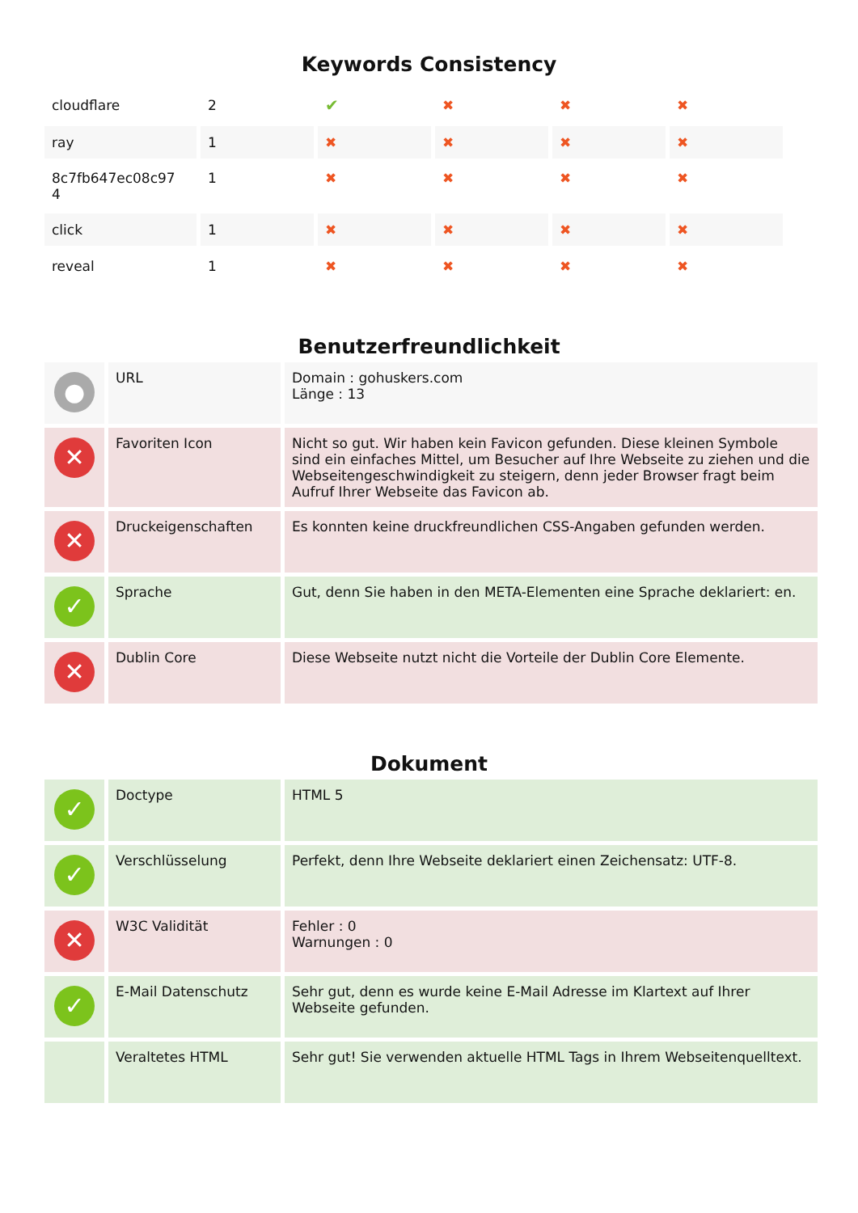Keywords Consistency
| cloudflare | 2 | ✔ | ✖ | ✖ | ✖ |
| ray | 1 | ✖ | ✖ | ✖ | ✖ |
| 8c7fb647ec08c97 4 | 1 | ✖ | ✖ | ✖ | ✖ |
| click | 1 | ✖ | ✖ | ✖ | ✖ |
| reveal | 1 | ✖ | ✖ | ✖ | ✖ |
Benutzerfreundlichkeit
| ● | URL | Domain : gohuskers.com Länge : 13 |
| ✕ | Favoriten Icon | Nicht so gut. Wir haben kein Favicon gefunden. Diese kleinen Symbole sind ein einfaches Mittel, um Besucher auf Ihre Webseite zu ziehen und die Webseitengeschwindigkeit zu steigern, denn jeder Browser fragt beim Aufruf Ihrer Webseite das Favicon ab. |
| ✕ | Druckeigenschaften | Es konnten keine druckfreundlichen CSS-Angaben gefunden werden. |
| ✓ | Sprache | Gut, denn Sie haben in den META-Elementen eine Sprache deklariert: en. |
| ✕ | Dublin Core | Diese Webseite nutzt nicht die Vorteile der Dublin Core Elemente. |
Dokument
| ✓ | Doctype | HTML 5 |
| ✓ | Verschlüsselung | Perfekt, denn Ihre Webseite deklariert einen Zeichensatz: UTF-8. |
| ✕ | W3C Validität | Fehler : 0 Warnungen : 0 |
| ✓ | E-Mail Datenschutz | Sehr gut, denn es wurde keine E-Mail Adresse im Klartext auf Ihrer Webseite gefunden. |
| | Veraltetes HTML | Sehr gut! Sie verwenden aktuelle HTML Tags in Ihrem Webseitenquelltext. |